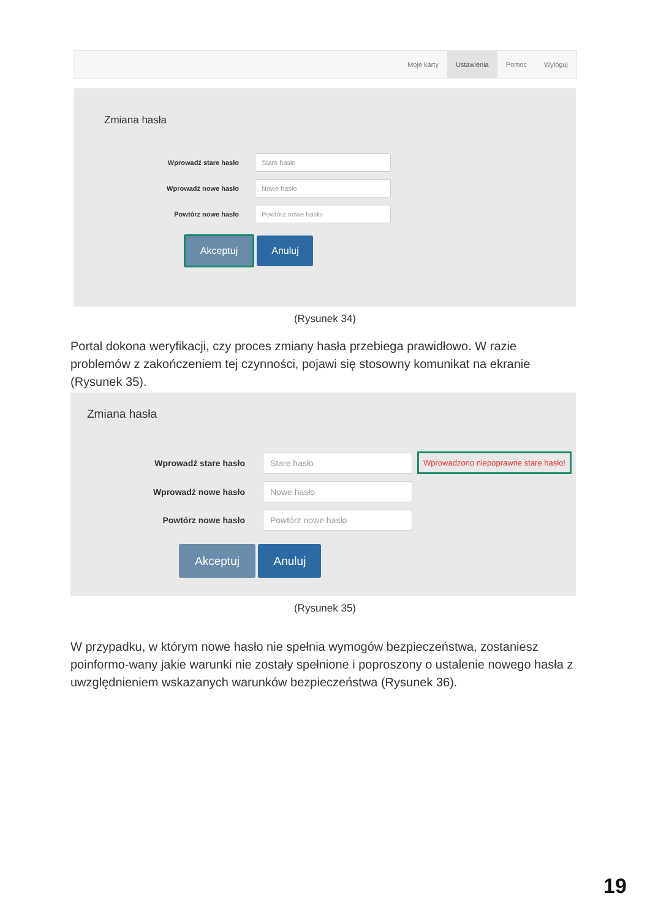Moje karty Ustawienia Pomoc Wyloguj
Zmiana hasła
Wprowadź stare hasło
Stare hasło
Wprowadź nowe hasło
Nowe hasło
Powtórz nowe hasło
Powtórz nowe hasło
Akceptuj Anuluj
(Rysunek 34)
Portal dokona weryfikacji, czy proces zmiany hasła przebiega prawidłowo. W razie problemów z zakończeniem tej czynności, pojawi się stosowny komunikat na ekranie (Rysunek 35).
Zmiana hasła
Wprowadź stare hasło
Stare hasło
Wprowadzono niepoprawne stare hasło!
Wprowadź nowe hasło
Nowe hasło
Powtórz nowe hasło
Powtórz nowe hasło
Akceptuj Anuluj
(Rysunek 35)
W przypadku, w którym nowe hasło nie spełnia wymogów bezpieczeństwa, zostaniesz poinformo-wany jakie warunki nie zostały spełnione i poproszony o ustalenie nowego hasła z uwzględnieniem wskazanych warunków bezpieczeństwa (Rysunek 36).
19